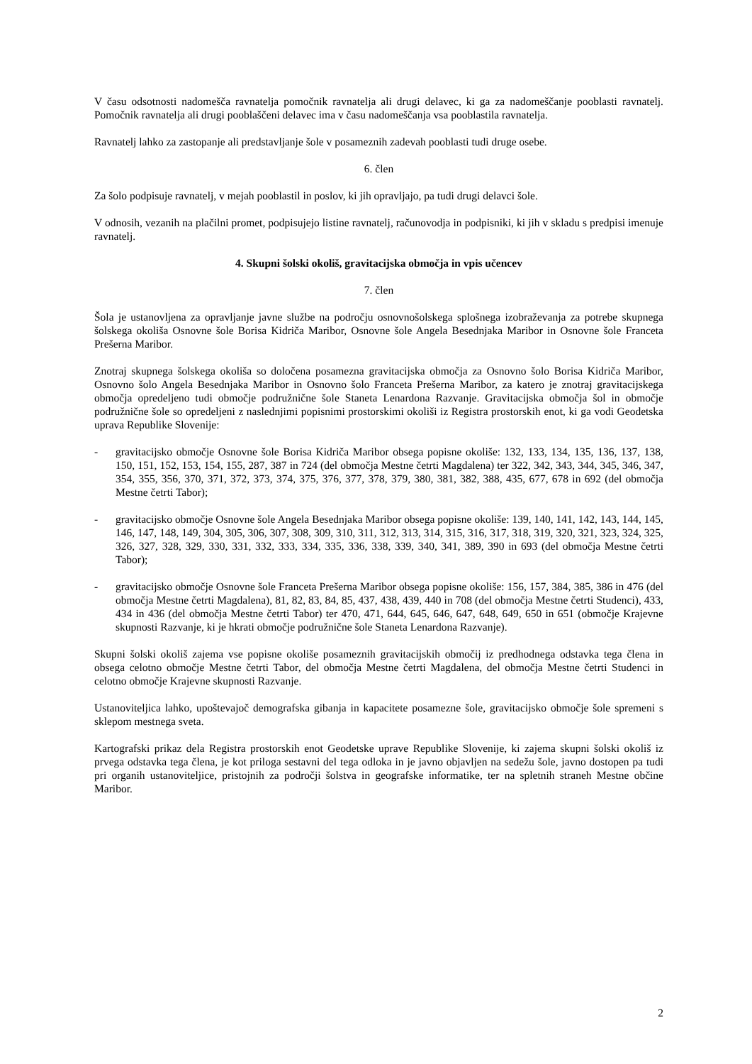V času odsotnosti nadomešča ravnatelja pomočnik ravnatelja ali drugi delavec, ki ga za nadomeščanje pooblasti ravnatelj. Pomočnik ravnatelja ali drugi pooblaščeni delavec ima v času nadomeščanja vsa pooblastila ravnatelja.
Ravnatelj lahko za zastopanje ali predstavljanje šole v posameznih zadevah pooblasti tudi druge osebe.
6. člen
Za šolo podpisuje ravnatelj, v mejah pooblastil in poslov, ki jih opravljajo, pa tudi drugi delavci šole.
V odnosih, vezanih na plačilni promet, podpisujejo listine ravnatelj, računovodja in podpisniki, ki jih v skladu s predpisi imenuje ravnatelj.
4. Skupni šolski okoliš, gravitacijska območja in vpis učencev
7. člen
Šola je ustanovljena za opravljanje javne službe na področju osnovnošolskega splošnega izobraževanja za potrebe skupnega šolskega okoliša Osnovne šole Borisa Kidriča Maribor, Osnovne šole Angela Besednjaka Maribor in Osnovne šole Franceta Prešerna Maribor.
Znotraj skupnega šolskega okoliša so določena posamezna gravitacijska območja za Osnovno šolo Borisa Kidriča Maribor, Osnovno šolo Angela Besednjaka Maribor in Osnovno šolo Franceta Prešerna Maribor, za katero je znotraj gravitacijskega območja opredeljeno tudi območje podružnične šole Staneta Lenardona Razvanje. Gravitacijska območja šol in območje podružnične šole so opredeljeni z naslednjimi popisnimi prostorskimi okoliši iz Registra prostorskih enot, ki ga vodi Geodetska uprava Republike Slovenije:
- gravitacijsko območje Osnovne šole Borisa Kidriča Maribor obsega popisne okoliše: 132, 133, 134, 135, 136, 137, 138, 150, 151, 152, 153, 154, 155, 287, 387 in 724 (del območja Mestne četrti Magdalena) ter 322, 342, 343, 344, 345, 346, 347, 354, 355, 356, 370, 371, 372, 373, 374, 375, 376, 377, 378, 379, 380, 381, 382, 388, 435, 677, 678 in 692 (del območja Mestne četrti Tabor);
- gravitacijsko območje Osnovne šole Angela Besednjaka Maribor obsega popisne okoliše: 139, 140, 141, 142, 143, 144, 145, 146, 147, 148, 149, 304, 305, 306, 307, 308, 309, 310, 311, 312, 313, 314, 315, 316, 317, 318, 319, 320, 321, 323, 324, 325, 326, 327, 328, 329, 330, 331, 332, 333, 334, 335, 336, 338, 339, 340, 341, 389, 390 in 693 (del območja Mestne četrti Tabor);
- gravitacijsko območje Osnovne šole Franceta Prešerna Maribor obsega popisne okoliše: 156, 157, 384, 385, 386 in 476 (del območja Mestne četrti Magdalena), 81, 82, 83, 84, 85, 437, 438, 439, 440 in 708 (del območja Mestne četrti Studenci), 433, 434 in 436 (del območja Mestne četrti Tabor) ter 470, 471, 644, 645, 646, 647, 648, 649, 650 in 651 (območje Krajevne skupnosti Razvanje, ki je hkrati območje podružnične šole Staneta Lenardona Razvanje).
Skupni šolski okoliš zajema vse popisne okoliše posameznih gravitacijskih območij iz predhodnega odstavka tega člena in obsega celotno območje Mestne četrti Tabor, del območja Mestne četrti Magdalena, del območja Mestne četrti Studenci in celotno območje Krajevne skupnosti Razvanje.
Ustanoviteljica lahko, upoštevajoč demografska gibanja in kapacitete posamezne šole, gravitacijsko območje šole spremeni s sklepom mestnega sveta.
Kartografski prikaz dela Registra prostorskih enot Geodetske uprave Republike Slovenije, ki zajema skupni šolski okoliš iz prvega odstavka tega člena, je kot priloga sestavni del tega odloka in je javno objavljen na sedežu šole, javno dostopen pa tudi pri organih ustanoviteljice, pristojnih za področji šolstva in geografske informatike, ter na spletnih straneh Mestne občine Maribor.
2